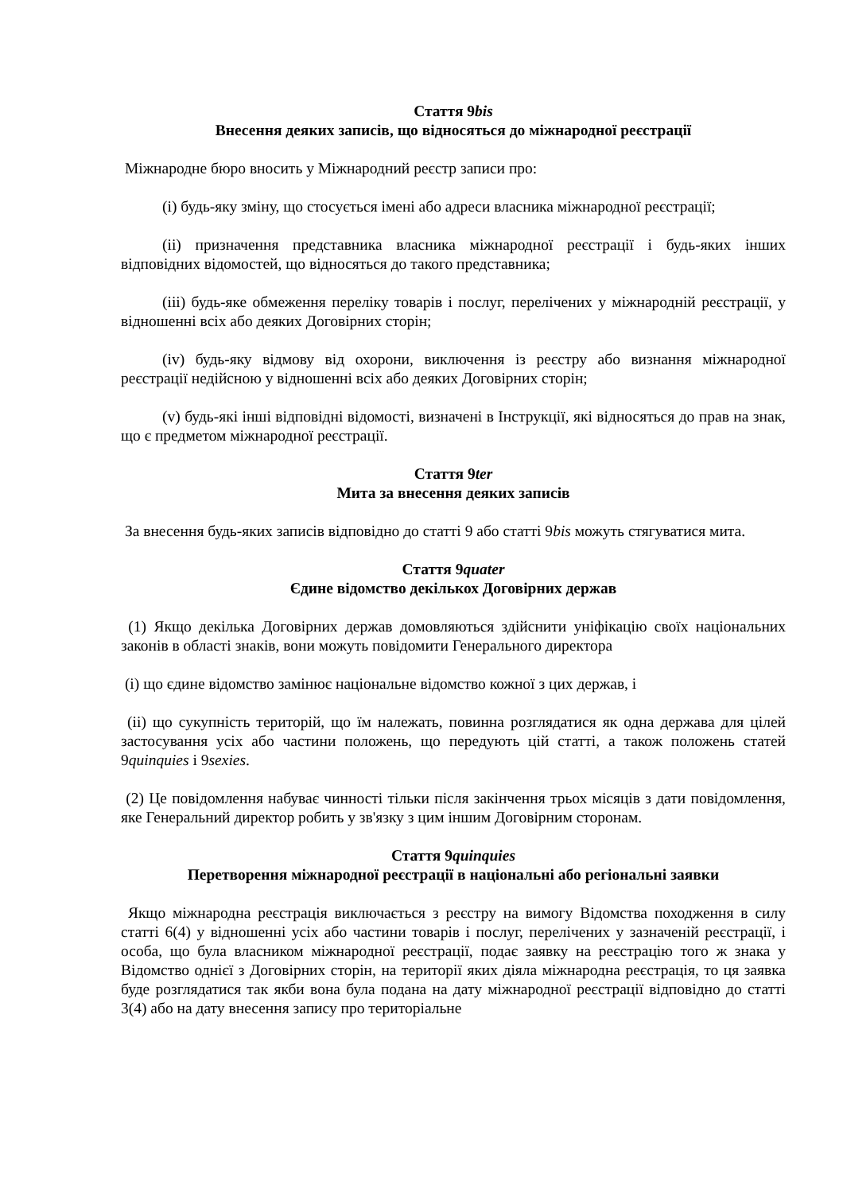Стаття 9bis
Внесення деяких записів, що відносяться до міжнародної реєстрації
Міжнародне бюро вносить у Міжнародний реєстр записи про:
(i) будь-яку зміну, що стосується імені або адреси власника міжнародної реєстрації;
(ii) призначення представника власника міжнародної реєстрації і будь-яких інших відповідних відомостей, що відносяться до такого представника;
(iii) будь-яке обмеження переліку товарів і послуг, перелічених у міжнародній реєстрації, у відношенні всіх або деяких Договірних сторін;
(iv) будь-яку відмову від охорони, виключення із реєстру або визнання міжнародної реєстрації недійсною у відношенні всіх або деяких Договірних сторін;
(v) будь-які інші відповідні відомості, визначені в Інструкції, які відносяться до прав на знак, що є предметом міжнародної реєстрації.
Стаття 9ter
Мита за внесення деяких записів
За внесення будь-яких записів відповідно до статті 9 або статті 9bis можуть стягуватися мита.
Стаття 9quater
Єдине відомство декількох Договірних держав
(1) Якщо декілька Договірних держав домовляються здійснити уніфікацію своїх національних законів в області знаків, вони можуть повідомити Генерального директора
(i) що єдине відомство замінює національне відомство кожної з цих держав, і
(ii) що сукупність територій, що їм належать, повинна розглядатися як одна держава для цілей застосування усіх або частини положень, що передують цій статті, а також положень статей 9quinquies і 9sexies.
(2) Це повідомлення набуває чинності тільки після закінчення трьох місяців з дати повідомлення, яке Генеральний директор робить у зв'язку з цим іншим Договірним сторонам.
Стаття 9quinquies
Перетворення міжнародної реєстрації в національні або регіональні заявки
Якщо міжнародна реєстрація виключається з реєстру на вимогу Відомства походження в силу статті 6(4) у відношенні усіх або частини товарів і послуг, перелічених у зазначеній реєстрації, і особа, що була власником міжнародної реєстрації, подає заявку на реєстрацію того ж знака у Відомство однієї з Договірних сторін, на території яких діяла міжнародна реєстрація, то ця заявка буде розглядатися так якби вона була подана на дату міжнародної реєстрації відповідно до статті 3(4) або на дату внесення запису про територіальне